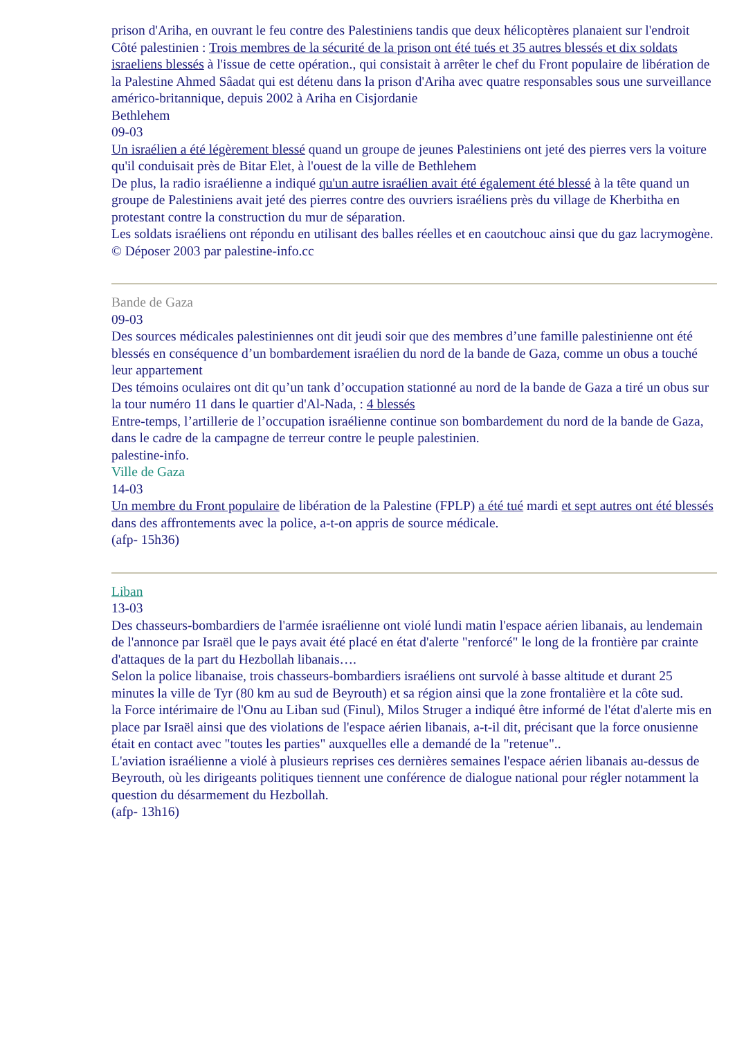prison d'Ariha, en ouvrant le feu contre des Palestiniens tandis que deux hélicoptères planaient sur l'endroit
Côté palestinien : Trois membres de la sécurité de la prison ont été tués et 35 autres blessés et dix soldats israeliens blessés à l'issue de cette opération., qui consistait à arrêter le chef du Front populaire de libération de la Palestine Ahmed Sâadat qui est détenu dans la prison d'Ariha avec quatre responsables sous une surveillance américo-britannique, depuis 2002 à Ariha en Cisjordanie
Bethlehem
09-03
Un israélien a été légèrement blessé quand un groupe de jeunes Palestiniens ont jeté des pierres vers la voiture qu'il conduisait près de Bitar Elet, à l'ouest de la ville de Bethlehem
De plus, la radio israélienne a indiqué qu'un autre israélien avait été également été blessé à la tête quand un groupe de Palestiniens avait jeté des pierres contre des ouvriers israéliens près du village de Kherbitha en protestant contre la construction du mur de séparation.
Les soldats israéliens ont répondu en utilisant des balles réelles et en caoutchouc ainsi que du gaz lacrymogène.
© Déposer 2003 par palestine-info.cc
Bande de Gaza
09-03
Des sources médicales palestiniennes ont dit jeudi soir que des membres d’une famille palestinienne ont été blessés en conséquence d’un bombardement israélien du nord de la bande de Gaza, comme un obus a touché leur appartement
Des témoins oculaires ont dit qu’un tank d’occupation stationné au nord de la bande de Gaza a tiré un obus sur la tour numéro 11 dans le quartier d'Al-Nada, : 4 blessés
Entre-temps, l’artillerie de l’occupation israélienne continue son bombardement du nord de la bande de Gaza, dans le cadre de la campagne de terreur contre le peuple palestinien.
palestine-info.
Ville de Gaza
14-03
Un membre du Front populaire de libération de la Palestine (FPLP) a été tué mardi et sept autres ont été blessés dans des affrontements avec la police, a-t-on appris de source médicale.
(afp- 15h36)
Liban
13-03
Des chasseurs-bombardiers de l'armée israélienne ont violé lundi matin l'espace aérien libanais, au lendemain de l'annonce par Israël que le pays avait été placé en état d'alerte "renforcé" le long de la frontière par crainte d'attaques de la part du Hezbollah libanais….
Selon la police libanaise, trois chasseurs-bombardiers israéliens ont survolé à basse altitude et durant 25 minutes la ville de Tyr (80 km au sud de Beyrouth) et sa région ainsi que la zone frontalière et la côte sud.
la Force intérimaire de l'Onu au Liban sud (Finul), Milos Struger a indiqué être informé de l'état d'alerte mis en place par Israël ainsi que des violations de l'espace aérien libanais, a-t-il dit, précisant que la force onusienne était en contact avec "toutes les parties" auxquelles elle a demandé de la "retenue"..
L'aviation israélienne a violé à plusieurs reprises ces dernières semaines l'espace aérien libanais au-dessus de Beyrouth, où les dirigeants politiques tiennent une conférence de dialogue national pour régler notamment la question du désarmement du Hezbollah.
(afp- 13h16)